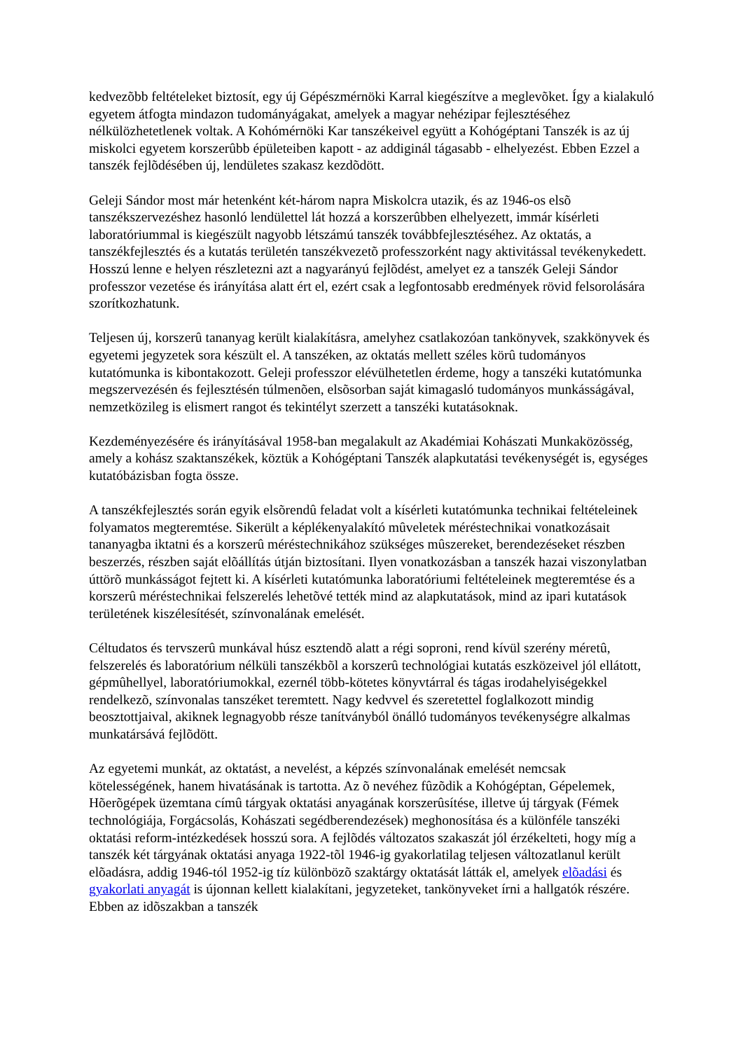kedvezõbb feltételeket biztosít, egy új Gépészmérnöki Karral kiegészítve a meglevõket. Így a kialakuló egyetem átfogta mindazon tudományágakat, amelyek a magyar nehézipar fejlesztéséhez nélkülözhetetlenek voltak. A Kohómérnöki Kar tanszékeivel együtt a Kohógéptani Tanszék is az új miskolci egyetem korszerûbb épületeiben kapott - az addiginál tágasabb - elhelyezést. Ebben Ezzel a tanszék fejlõdésében új, lendületes szakasz kezdõdött.
Geleji Sándor most már hetenként két-három napra Miskolcra utazik, és az 1946-os elsõ tanszékszervezéshez hasonló lendülettel lát hozzá a korszerûbben elhelyezett, immár kísérleti laboratóriummal is kiegészült nagyobb létszámú tanszék továbbfejlesztéséhez. Az oktatás, a tanszékfejlesztés és a kutatás területén tanszékvezetõ professzorként nagy aktivitással tevékenykedett. Hosszú lenne e helyen részletezni azt a nagyarányú fejlõdést, amelyet ez a tanszék Geleji Sándor professzor vezetése és irányítása alatt ért el, ezért csak a legfontosabb eredmények rövid felsorolására szorítkozhatunk.
Teljesen új, korszerû tananyag került kialakításra, amelyhez csatlakozóan tankönyvek, szakkönyvek és egyetemi jegyzetek sora készült el. A tanszéken, az oktatás mellett széles körû tudományos kutatómunka is kibontakozott. Geleji professzor elévülhetetlen érdeme, hogy a tanszéki kutatómunka megszervezésén és fejlesztésén túlmenõen, elsõsorban saját kimagasló tudományos munkásságával, nemzetközileg is elismert rangot és tekintélyt szerzett a tanszéki kutatásoknak.
Kezdeményezésére és irányításával 1958-ban megalakult az Akadémiai Kohászati Munkaközösség, amely a kohász szaktanszékek, köztük a Kohógéptani Tanszék alapkutatási tevékenységét is, egységes kutatóbázisban fogta össze.
A tanszékfejlesztés során egyik elsõrendû feladat volt a kísérleti kutatómunka technikai feltételeinek folyamatos megteremtése. Sikerült a képlékenyalakító mûveletek méréstechnikai vonatkozásait tananyagba iktatni és a korszerû méréstechnikához szükséges mûszereket, berendezéseket részben beszerzés, részben saját elõállítás útján biztosítani. Ilyen vonatkozásban a tanszék hazai viszonylatban úttörõ munkásságot fejtett ki. A kísérleti kutatómunka laboratóriumi feltételeinek megteremtése és a korszerû méréstechnikai felszerelés lehetõvé tették mind az alapkutatások, mind az ipari kutatások területének kiszélesítését, színvonalának emelését.
Céltudatos és tervszerû munkával húsz esztendõ alatt a régi soproni, rend kívül szerény méretû, felszerelés és laboratórium nélküli tanszékbõl a korszerû technológiai kutatás eszközeivel jól ellátott, gépmûhellyel, laboratóriumokkal, ezernél több-kötetes könyvtárral és tágas irodahelyiségekkel rendelkezõ, színvonalas tanszéket teremtett. Nagy kedvvel és szeretettel foglalkozott mindig beosztottjaival, akiknek legnagyobb része tanítványból önálló tudományos tevékenységre alkalmas munkatársává fejlõdött.
Az egyetemi munkát, az oktatást, a nevelést, a képzés színvonalának emelését nemcsak kötelességének, hanem hivatásának is tartotta. Az õ nevéhez fûzõdik a Kohógéptan, Gépelemek, Hõerõgépek üzemtana címû tárgyak oktatási anyagának korszerûsítése, illetve új tárgyak (Fémek technológiája, Forgácsolás, Kohászati segédberendezések) meghonosítása és a különféle tanszéki oktatási reform-intézkedések hosszú sora. A fejlõdés változatos szakaszát jól érzékelteti, hogy míg a tanszék két tárgyának oktatási anyaga 1922-tõl 1946-ig gyakorlatilag teljesen változatlanul került elõadásra, addig 1946-tól 1952-ig tíz különbözõ szaktárgy oktatását látták el, amelyek elõadási és gyakorlati anyagát is újonnan kellett kialakítani, jegyzeteket, tankönyveket írni a hallgatók részére. Ebben az idõszakban a tanszék